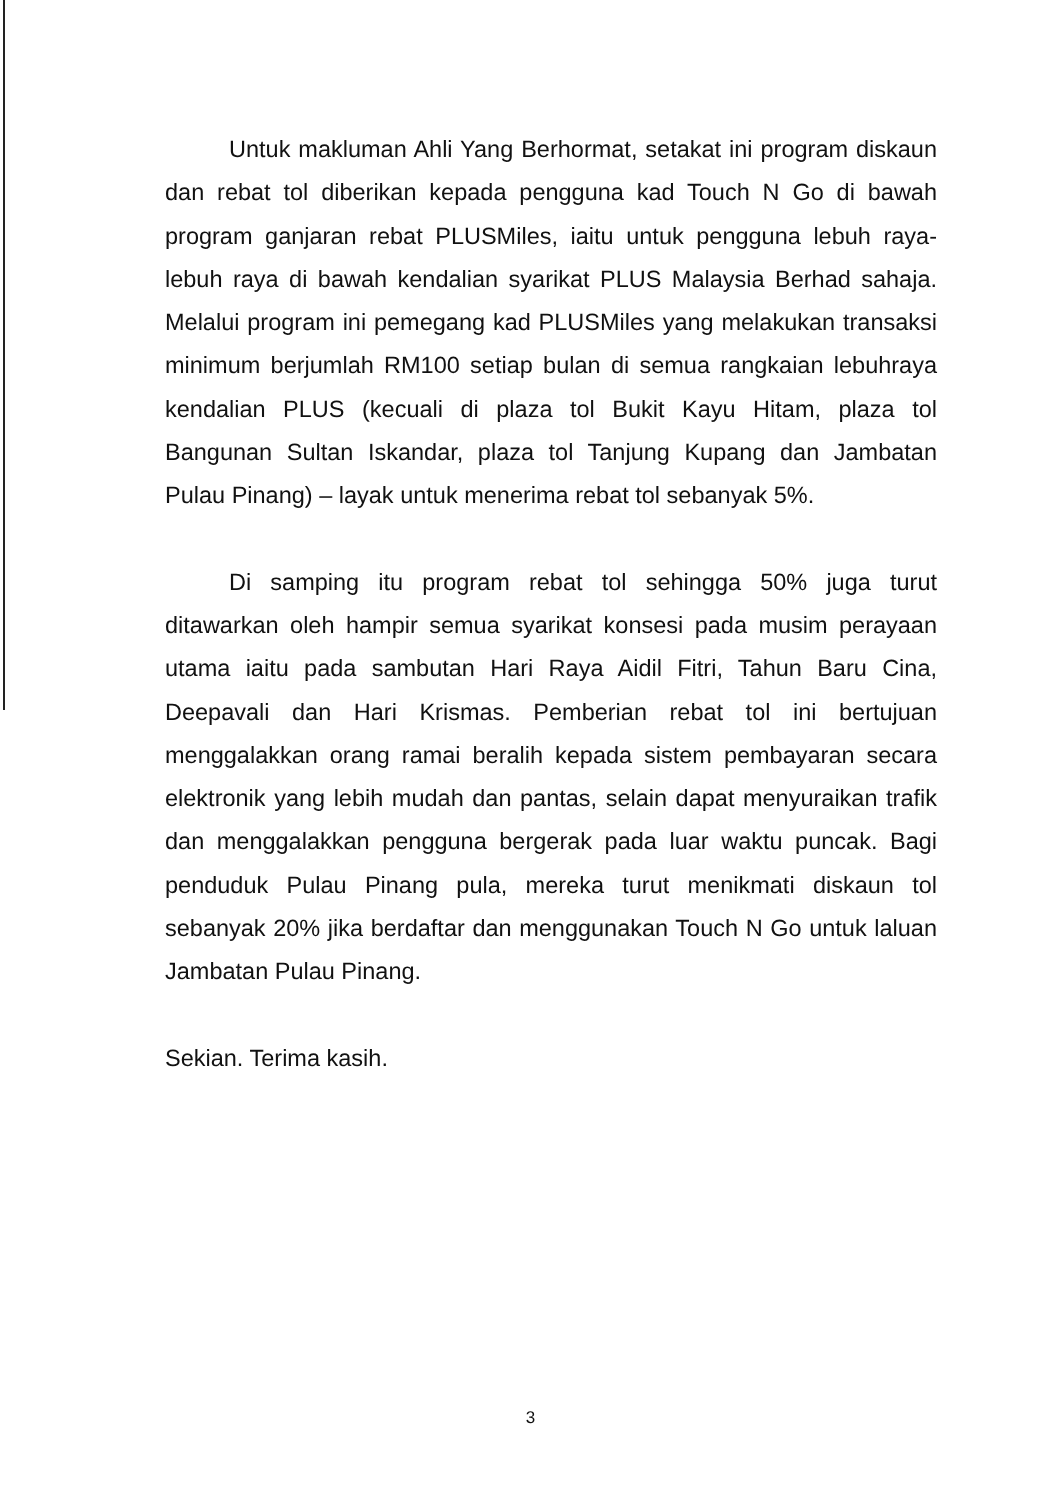Untuk makluman Ahli Yang Berhormat, setakat ini program diskaun dan rebat tol diberikan kepada pengguna kad Touch N Go di bawah program ganjaran rebat PLUSMiles, iaitu untuk pengguna lebuh raya-lebuh raya di bawah kendalian syarikat PLUS Malaysia Berhad sahaja. Melalui program ini pemegang kad PLUSMiles yang melakukan transaksi minimum berjumlah RM100 setiap bulan di semua rangkaian lebuhraya kendalian PLUS (kecuali di plaza tol Bukit Kayu Hitam, plaza tol Bangunan Sultan Iskandar, plaza tol Tanjung Kupang dan Jambatan Pulau Pinang) – layak untuk menerima rebat tol sebanyak 5%.
Di samping itu program rebat tol sehingga 50% juga turut ditawarkan oleh hampir semua syarikat konsesi pada musim perayaan utama iaitu pada sambutan Hari Raya Aidil Fitri, Tahun Baru Cina, Deepavali dan Hari Krismas. Pemberian rebat tol ini bertujuan menggalakkan orang ramai beralih kepada sistem pembayaran secara elektronik yang lebih mudah dan pantas, selain dapat menyuraikan trafik dan menggalakkan pengguna bergerak pada luar waktu puncak. Bagi penduduk Pulau Pinang pula, mereka turut menikmati diskaun tol sebanyak 20% jika berdaftar dan menggunakan Touch N Go untuk laluan Jambatan Pulau Pinang.
Sekian. Terima kasih.
3